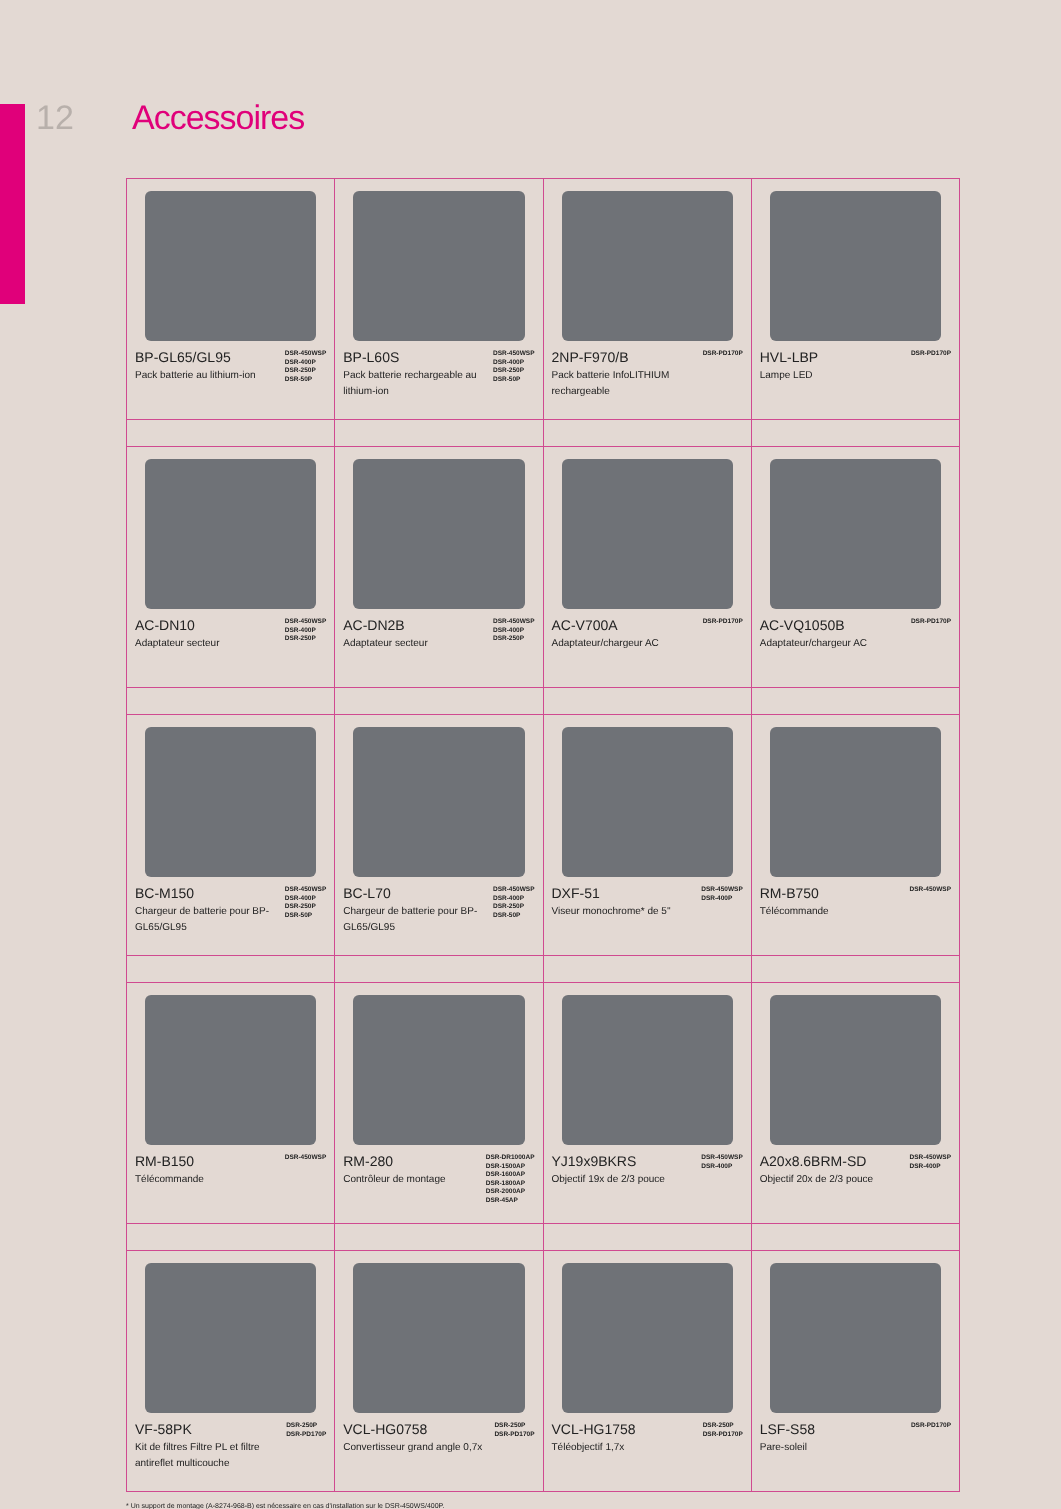12 Accessoires
| BP-GL65/GL95 Pack batterie au lithium-ion DSR-450WSP DSR-400P DSR-250P DSR-50P | BP-L60S Pack batterie rechargeable au lithium-ion DSR-450WSP DSR-400P DSR-250P DSR-50P | 2NP-F970/B Pack batterie InfoLITHIUM rechargeable DSR-PD170P | HVL-LBP Lampe LED DSR-PD170P |
| AC-DN10 Adaptateur secteur DSR-450WSP DSR-400P DSR-250P | AC-DN2B Adaptateur secteur DSR-450WSP DSR-400P DSR-250P | AC-V700A Adaptateur/chargeur AC DSR-PD170P | AC-VQ1050B Adaptateur/chargeur AC DSR-PD170P |
| BC-M150 Chargeur de batterie pour BP-GL65/GL95 DSR-450WSP DSR-400P DSR-250P DSR-50P | BC-L70 Chargeur de batterie pour BP-GL65/GL95 DSR-450WSP DSR-400P DSR-250P DSR-50P | DXF-51 Viseur monochrome* de 5'' DSR-450WSP DSR-400P | RM-B750 Télécommande DSR-450WSP |
| RM-B150 Télécommande DSR-450WSP | RM-280 Contrôleur de montage DSR-DR1000AP DSR-1500AP DSR-1600AP DSR-1800AP DSR-2000AP DSR-45AP | YJ19x9BKRS Objectif 19x de 2/3 pouce DSR-450WSP DSR-400P | A20x8.6BRM-SD Objectif 20x de 2/3 pouce DSR-450WSP DSR-400P |
| VF-58PK Kit de filtres Filtre PL et filtre antireflet multicouche DSR-250P DSR-PD170P | VCL-HG0758 Convertisseur grand angle 0,7x DSR-250P DSR-PD170P | VCL-HG1758 Téléobjectif 1,7x DSR-250P DSR-PD170P | LSF-S58 Pare-soleil DSR-PD170P |
* Un support de montage (A-8274-968-B) est nécessaire en cas d'installation sur le DSR-450WS/400P.